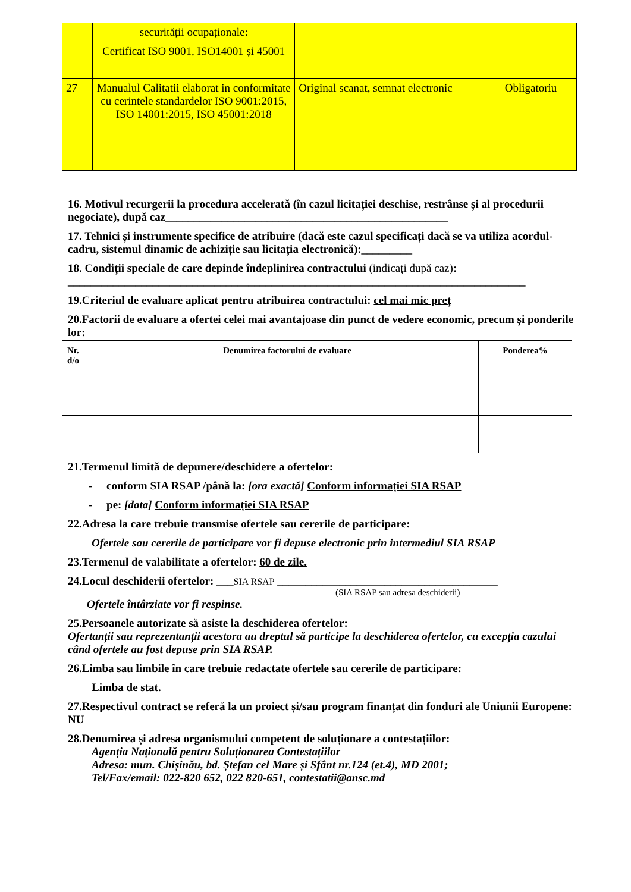| | securității ocupaționale: Certificat ISO 9001, ISO14001 și 45001 | | |
| 27 | Manualul Calitatii elaborat in conformitate cu cerintele standardelor ISO 9001:2015, ISO 14001:2015, ISO 45001:2018 | Original scanat, semnat electronic | Obligatoriu |
16. Motivul recurgerii la procedura accelerată (în cazul licitației deschise, restrânse și al procedurii negociate), după caz__________________________________________________
17. Tehnici și instrumente specifice de atribuire (dacă este cazul specificați dacă se va utiliza acordul-cadru, sistemul dinamic de achiziție sau licitația electronică):_________
18. Condiții speciale de care depinde îndeplinirea contractului (indicați după caz):
_________________________________________________________________________________
19.Criteriul de evaluare aplicat pentru atribuirea contractului: cel mai mic preț
20.Factorii de evaluare a ofertei celei mai avantajoase din punct de vedere economic, precum și ponderile lor:
| Nr. d/o | Denumirea factorului de evaluare | Ponderea% |
| --- | --- | --- |
21.Termenul limită de depunere/deschidere a ofertelor:
- conform SIA RSAP /până la: [ora exactă] Conform informației SIA RSAP
- pe: [data] Conform informației SIA RSAP
22.Adresa la care trebuie transmise ofertele sau cererile de participare:
Ofertele sau cererile de participare vor fi depuse electronic prin intermediul SIA RSAP
23.Termenul de valabilitate a ofertelor: 60 de zile.
24.Locul deschiderii ofertelor: ___SIA RSAP _______________________________________
(SIA RSAP sau adresa deschiderii)
Ofertele întârziate vor fi respinse.
25.Persoanele autorizate să asiste la deschiderea ofertelor:
Ofertanții sau reprezentanții acestora au dreptul să participe la deschiderea ofertelor, cu excepția cazului când ofertele au fost depuse prin SIA RSAP.
26.Limba sau limbile în care trebuie redactate ofertele sau cererile de participare:
Limba de stat.
27.Respectivul contract se referă la un proiect și/sau program finanțat din fonduri ale Uniunii Europene: NU
28.Denumirea și adresa organismului competent de soluționare a contestațiilor:
Agenția Națională pentru Soluționarea Contestațiilor
Adresa: mun. Chișinău, bd. Ștefan cel Mare și Sfânt nr.124 (et.4), MD 2001;
Tel/Fax/email: 022-820 652, 022 820-651, contestatii@ansc.md